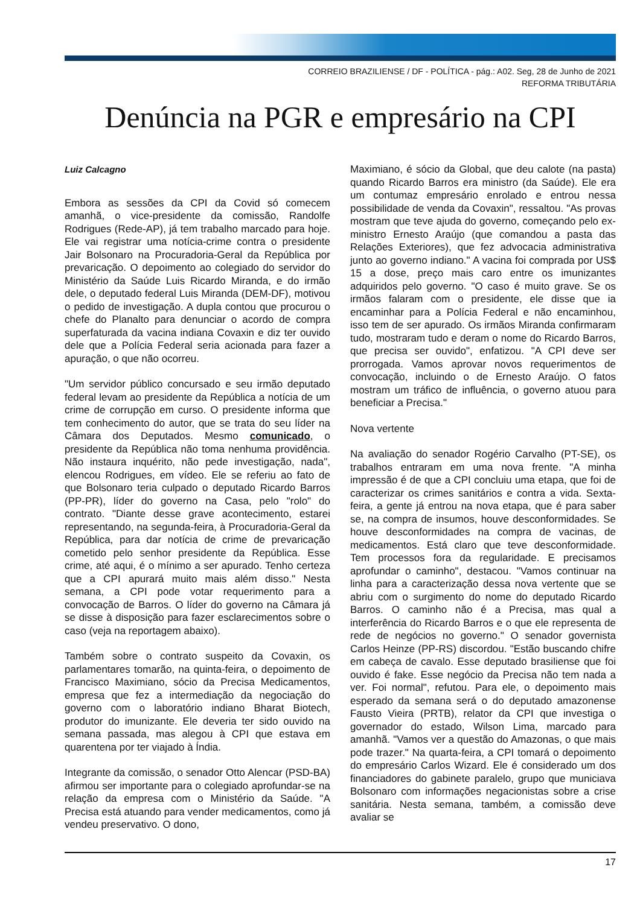CORREIO BRAZILIENSE / DF - POLÍTICA - pág.: A02. Seg, 28 de Junho de 2021
REFORMA TRIBUTÁRIA
Denúncia na PGR e empresário na CPI
Luiz Calcagno
Embora as sessões da CPI da Covid só comecem amanhã, o vice-presidente da comissão, Randolfe Rodrigues (Rede-AP), já tem trabalho marcado para hoje. Ele vai registrar uma notícia-crime contra o presidente Jair Bolsonaro na Procuradoria-Geral da República por prevaricação. O depoimento ao colegiado do servidor do Ministério da Saúde Luis Ricardo Miranda, e do irmão dele, o deputado federal Luis Miranda (DEM-DF), motivou o pedido de investigação. A dupla contou que procurou o chefe do Planalto para denunciar o acordo de compra superfaturada da vacina indiana Covaxin e diz ter ouvido dele que a Polícia Federal seria acionada para fazer a apuração, o que não ocorreu.
"Um servidor público concursado e seu irmão deputado federal levam ao presidente da República a notícia de um crime de corrupção em curso. O presidente informa que tem conhecimento do autor, que se trata do seu líder na Câmara dos Deputados. Mesmo comunicado, o presidente da República não toma nenhuma providência. Não instaura inquérito, não pede investigação, nada", elencou Rodrigues, em vídeo. Ele se referiu ao fato de que Bolsonaro teria culpado o deputado Ricardo Barros (PP-PR), líder do governo na Casa, pelo "rolo" do contrato. "Diante desse grave acontecimento, estarei representando, na segunda-feira, à Procuradoria-Geral da República, para dar notícia de crime de prevaricação cometido pelo senhor presidente da República. Esse crime, até aqui, é o mínimo a ser apurado. Tenho certeza que a CPI apurará muito mais além disso." Nesta semana, a CPI pode votar requerimento para a convocação de Barros. O líder do governo na Câmara já se disse à disposição para fazer esclarecimentos sobre o caso (veja na reportagem abaixo).
Também sobre o contrato suspeito da Covaxin, os parlamentares tomarão, na quinta-feira, o depoimento de Francisco Maximiano, sócio da Precisa Medicamentos, empresa que fez a intermediação da negociação do governo com o laboratório indiano Bharat Biotech, produtor do imunizante. Ele deveria ter sido ouvido na semana passada, mas alegou à CPI que estava em quarentena por ter viajado à Índia.
Integrante da comissão, o senador Otto Alencar (PSD-BA) afirmou ser importante para o colegiado aprofundar-se na relação da empresa com o Ministério da Saúde. "A Precisa está atuando para vender medicamentos, como já vendeu preservativo. O dono,
Maximiano, é sócio da Global, que deu calote (na pasta) quando Ricardo Barros era ministro (da Saúde). Ele era um contumaz empresário enrolado e entrou nessa possibilidade de venda da Covaxin", ressaltou. "As provas mostram que teve ajuda do governo, começando pelo ex-ministro Ernesto Araújo (que comandou a pasta das Relações Exteriores), que fez advocacia administrativa junto ao governo indiano." A vacina foi comprada por US$ 15 a dose, preço mais caro entre os imunizantes adquiridos pelo governo. "O caso é muito grave. Se os irmãos falaram com o presidente, ele disse que ia encaminhar para a Polícia Federal e não encaminhou, isso tem de ser apurado. Os irmãos Miranda confirmaram tudo, mostraram tudo e deram o nome do Ricardo Barros, que precisa ser ouvido", enfatizou. "A CPI deve ser prorrogada. Vamos aprovar novos requerimentos de convocação, incluindo o de Ernesto Araújo. O fatos mostram um tráfico de influência, o governo atuou para beneficiar a Precisa."
Nova vertente
Na avaliação do senador Rogério Carvalho (PT-SE), os trabalhos entraram em uma nova frente. "A minha impressão é de que a CPI concluiu uma etapa, que foi de caracterizar os crimes sanitários e contra a vida. Sexta-feira, a gente já entrou na nova etapa, que é para saber se, na compra de insumos, houve desconformidades. Se houve desconformidades na compra de vacinas, de medicamentos. Está claro que teve desconformidade. Tem processos fora da regularidade. E precisamos aprofundar o caminho", destacou. "Vamos continuar na linha para a caracterização dessa nova vertente que se abriu com o surgimento do nome do deputado Ricardo Barros. O caminho não é a Precisa, mas qual a interferência do Ricardo Barros e o que ele representa de rede de negócios no governo." O senador governista Carlos Heinze (PP-RS) discordou. "Estão buscando chifre em cabeça de cavalo. Esse deputado brasiliense que foi ouvido é fake. Esse negócio da Precisa não tem nada a ver. Foi normal", refutou. Para ele, o depoimento mais esperado da semana será o do deputado amazonense Fausto Vieira (PRTB), relator da CPI que investiga o governador do estado, Wilson Lima, marcado para amanhã. "Vamos ver a questão do Amazonas, o que mais pode trazer." Na quarta-feira, a CPI tomará o depoimento do empresário Carlos Wizard. Ele é considerado um dos financiadores do gabinete paralelo, grupo que municiava Bolsonaro com informações negacionistas sobre a crise sanitária. Nesta semana, também, a comissão deve avaliar se
17